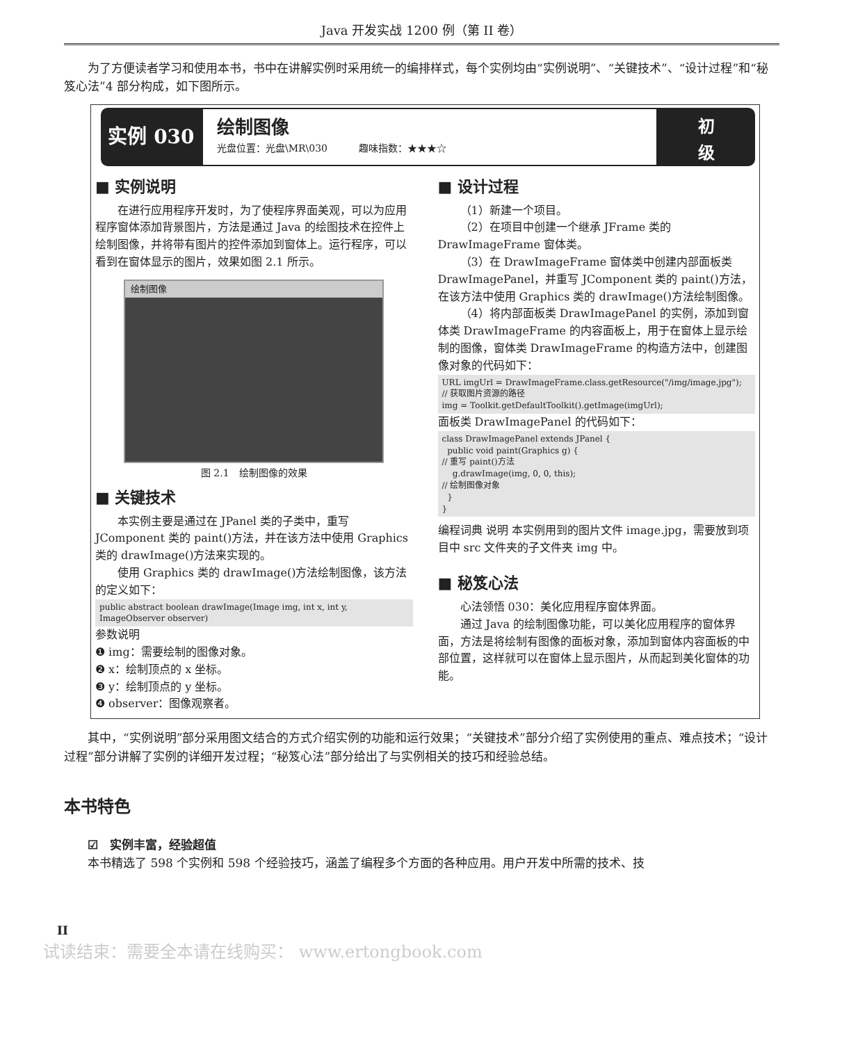Java 开发实战 1200 例（第 II 卷）
为了方便读者学习和使用本书，书中在讲解实例时采用统一的编排样式，每个实例均由“实例说明”、“关键技术”、“设计过程”和“秘笈心法”4 部分构成，如下图所示。
实例 030
绘制图像
光盘位置：光盘\MR\030 趣味指数：★★★☆
初
级
■ 实例说明
在进行应用程序开发时，为了使程序界面美观，可以为应用程序窗体添加背景图片，方法是通过 Java 的绘图技术在控件上绘制图像，并将带有图片的控件添加到窗体上。运行程序，可以看到在窗体显示的图片，效果如图 2.1 所示。
绘制图像
图 2.1　绘制图像的效果
■ 关键技术
本实例主要是通过在 JPanel 类的子类中，重写 JComponent 类的 paint()方法，并在该方法中使用 Graphics 类的 drawImage()方法来实现的。
使用 Graphics 类的 drawImage()方法绘制图像，该方法的定义如下：
public abstract boolean drawImage(Image img, int x, int y, ImageObserver observer)
参数说明
❶ img：需要绘制的图像对象。
❷ x：绘制顶点的 x 坐标。
❸ y：绘制顶点的 y 坐标。
❹ observer：图像观察者。
■ 设计过程
（1）新建一个项目。
（2）在项目中创建一个继承 JFrame 类的 DrawImageFrame 窗体类。
（3）在 DrawImageFrame 窗体类中创建内部面板类 DrawImagePanel，并重写 JComponent 类的 paint()方法，在该方法中使用 Graphics 类的 drawImage()方法绘制图像。
（4）将内部面板类 DrawImagePanel 的实例，添加到窗体类 DrawImageFrame 的内容面板上，用于在窗体上显示绘制的图像，窗体类 DrawImageFrame 的构造方法中，创建图像对象的代码如下：
URL imgUrl = DrawImageFrame.class.getResource("/img/image.jpg");
// 获取图片资源的路径
img = Toolkit.getDefaultToolkit().getImage(imgUrl);
面板类 DrawImagePanel 的代码如下：
class DrawImagePanel extends JPanel {
public void paint(Graphics g) {
// 重写 paint()方法
g.drawImage(img, 0, 0, this);
// 绘制图像对象
}
}
编程词典 说明 本实例用到的图片文件 image.jpg，需要放到项目中 src 文件夹的子文件夹 img 中。
■ 秘笈心法
心法领悟 030：美化应用程序窗体界面。
通过 Java 的绘制图像功能，可以美化应用程序的窗体界面，方法是将绘制有图像的面板对象，添加到窗体内容面板的中部位置，这样就可以在窗体上显示图片，从而起到美化窗体的功能。
其中，“实例说明”部分采用图文结合的方式介绍实例的功能和运行效果；“关键技术”部分介绍了实例使用的重点、难点技术；“设计过程”部分讲解了实例的详细开发过程；“秘笈心法”部分给出了与实例相关的技巧和经验总结。
本书特色
☑　实例丰富，经验超值
本书精选了 598 个实例和 598 个经验技巧，涵盖了编程多个方面的各种应用。用户开发中所需的技术、技
II
试读结束：需要全本请在线购买： www.ertongbook.com